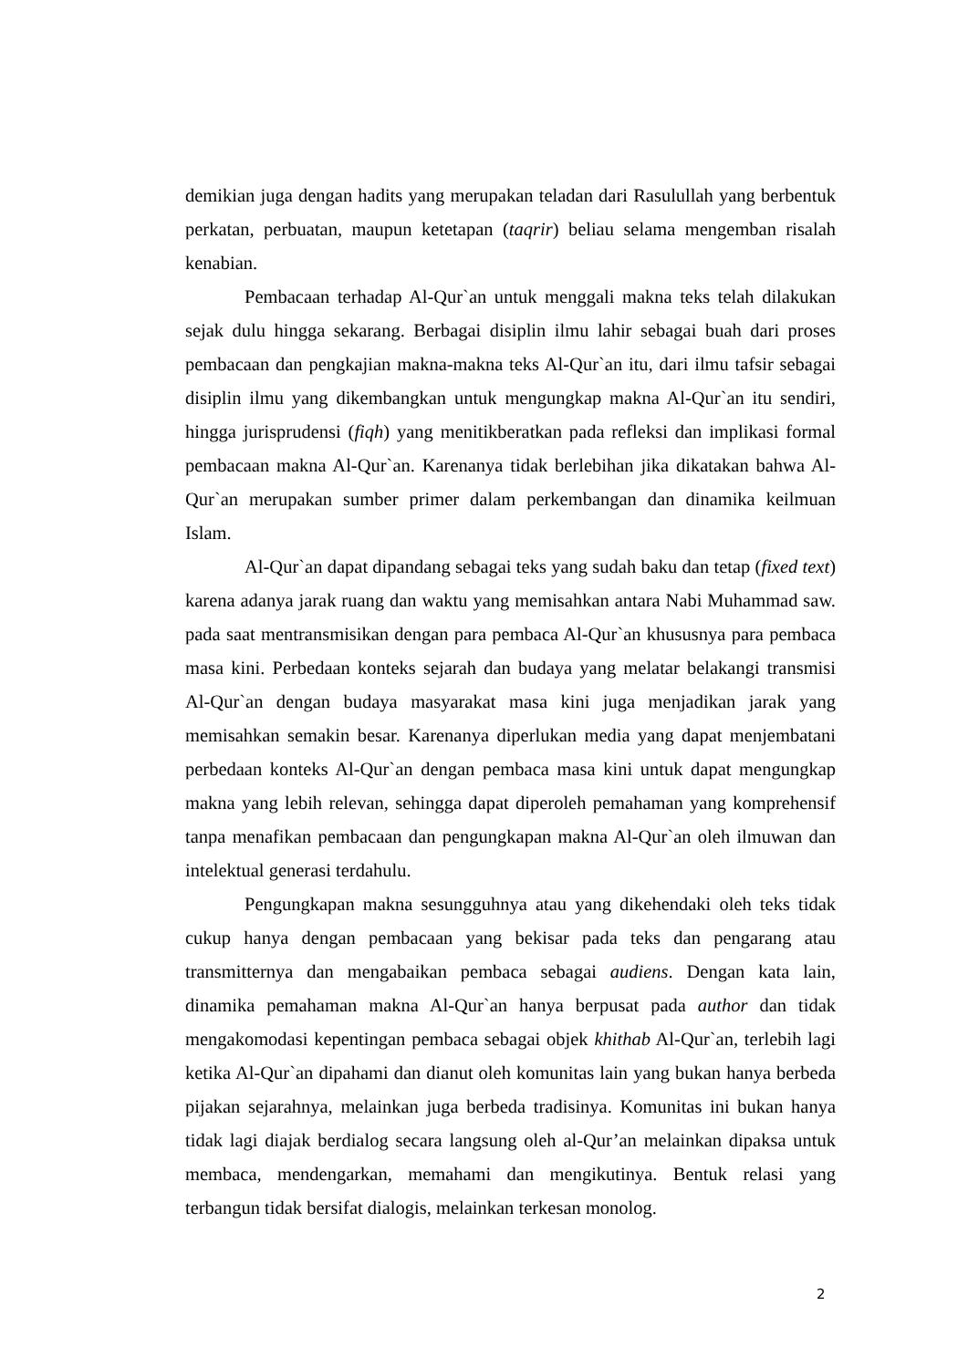demikian juga dengan hadits yang merupakan teladan dari Rasulullah yang berbentuk perkatan, perbuatan, maupun ketetapan (taqrir) beliau selama mengemban risalah kenabian.
Pembacaan terhadap Al-Qur`an untuk menggali makna teks telah dilakukan sejak dulu hingga sekarang. Berbagai disiplin ilmu lahir sebagai buah dari proses pembacaan dan pengkajian makna-makna teks Al-Qur`an itu, dari ilmu tafsir sebagai disiplin ilmu yang dikembangkan untuk mengungkap makna Al-Qur`an itu sendiri, hingga jurisprudensi (fiqh) yang menitikberatkan pada refleksi dan implikasi formal pembacaan makna Al-Qur`an. Karenanya tidak berlebihan jika dikatakan bahwa Al-Qur`an merupakan sumber primer dalam perkembangan dan dinamika keilmuan Islam.
Al-Qur`an dapat dipandang sebagai teks yang sudah baku dan tetap (fixed text) karena adanya jarak ruang dan waktu yang memisahkan antara Nabi Muhammad saw. pada saat mentransmisikan dengan para pembaca Al-Qur`an khususnya para pembaca masa kini. Perbedaan konteks sejarah dan budaya yang melatar belakangi transmisi Al-Qur`an dengan budaya masyarakat masa kini juga menjadikan jarak yang memisahkan semakin besar. Karenanya diperlukan media yang dapat menjembatani perbedaan konteks Al-Qur`an dengan pembaca masa kini untuk dapat mengungkap makna yang lebih relevan, sehingga dapat diperoleh pemahaman yang komprehensif tanpa menafikan pembacaan dan pengungkapan makna Al-Qur`an oleh ilmuwan dan intelektual generasi terdahulu.
Pengungkapan makna sesungguhnya atau yang dikehendaki oleh teks tidak cukup hanya dengan pembacaan yang bekisar pada teks dan pengarang atau transmitternya dan mengabaikan pembaca sebagai audiens. Dengan kata lain, dinamika pemahaman makna Al-Qur`an hanya berpusat pada author dan tidak mengakomodasi kepentingan pembaca sebagai objek khithab Al-Qur`an, terlebih lagi ketika Al-Qur`an dipahami dan dianut oleh komunitas lain yang bukan hanya berbeda pijakan sejarahnya, melainkan juga berbeda tradisinya. Komunitas ini bukan hanya tidak lagi diajak berdialog secara langsung oleh al-Qur’an melainkan dipaksa untuk membaca, mendengarkan, memahami dan mengikutinya. Bentuk relasi yang terbangun tidak bersifat dialogis, melainkan terkesan monolog.
2